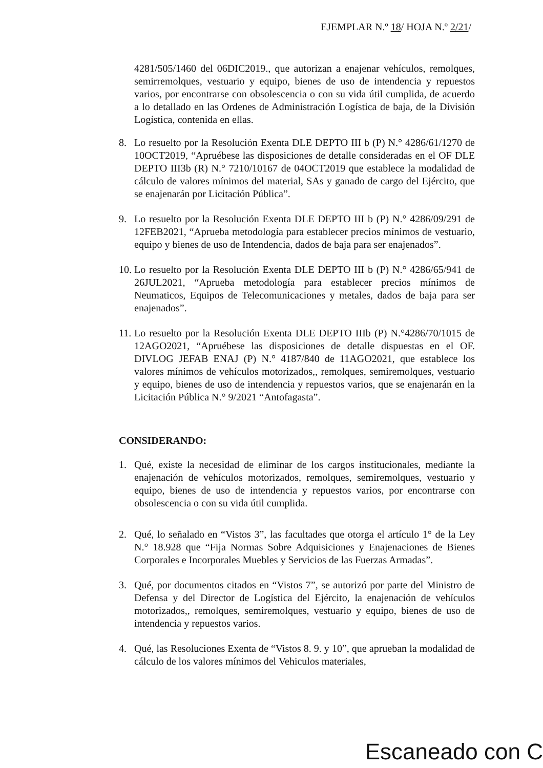EJEMPLAR N.º 18/ HOJA N.º 2/21/
4281/505/1460 del 06DIC2019., que autorizan a enajenar vehículos, remolques, semirremolques, vestuario y equipo, bienes de uso de intendencia y repuestos varios, por encontrarse con obsolescencia o con su vida útil cumplida, de acuerdo a lo detallado en las Ordenes de Administración Logística de baja, de la División Logística, contenida en ellas.
8. Lo resuelto por la Resolución Exenta DLE DEPTO III b (P) N.° 4286/61/1270 de 10OCT2019, “Apruébese las disposiciones de detalle consideradas en el OF DLE DEPTO III3b (R) N.° 7210/10167 de 04OCT2019 que establece la modalidad de cálculo de valores mínimos del material, SAs y ganado de cargo del Ejército, que se enajenarán por Licitación Pública”.
9. Lo resuelto por la Resolución Exenta DLE DEPTO III b (P) N.° 4286/09/291 de 12FEB2021, “Aprueba metodología para establecer precios mínimos de vestuario, equipo y bienes de uso de Intendencia, dados de baja para ser enajenados”.
10. Lo resuelto por la Resolución Exenta DLE DEPTO III b (P) N.° 4286/65/941 de 26JUL2021, “Aprueba metodología para establecer precios mínimos de Neumaticos, Equipos de Telecomunicaciones y metales, dados de baja para ser enajenados”.
11. Lo resuelto por la Resolución Exenta DLE DEPTO IIIb (P) N.°4286/70/1015 de 12AGO2021, “Apruébese las disposiciones de detalle dispuestas en el OF. DIVLOG JEFAB ENAJ (P) N.° 4187/840 de 11AGO2021, que establece los valores mínimos de vehículos motorizados,, remolques, semiremolques, vestuario y equipo, bienes de uso de intendencia y repuestos varios, que se enajenarán en la Licitación Pública N.° 9/2021 “Antofagasta”.
CONSIDERANDO:
1. Qué, existe la necesidad de eliminar de los cargos institucionales, mediante la enajenación de vehículos motorizados, remolques, semiremolques, vestuario y equipo, bienes de uso de intendencia y repuestos varios, por encontrarse con obsolescencia o con su vida útil cumplida.
2. Qué, lo señalado en “Vistos 3”, las facultades que otorga el artículo 1° de la Ley N.° 18.928 que “Fija Normas Sobre Adquisiciones y Enajenaciones de Bienes Corporales e Incorporales Muebles y Servicios de las Fuerzas Armadas”.
3. Qué, por documentos citados en “Vistos 7”, se autorizó por parte del Ministro de Defensa y del Director de Logística del Ejército, la enajenación de vehículos motorizados,, remolques, semiremolques, vestuario y equipo, bienes de uso de intendencia y repuestos varios.
4. Qué, las Resoluciones Exenta de “Vistos 8. 9. y 10”, que aprueban la modalidad de cálculo de los valores mínimos del Vehiculos materiales,
Escaneado con C